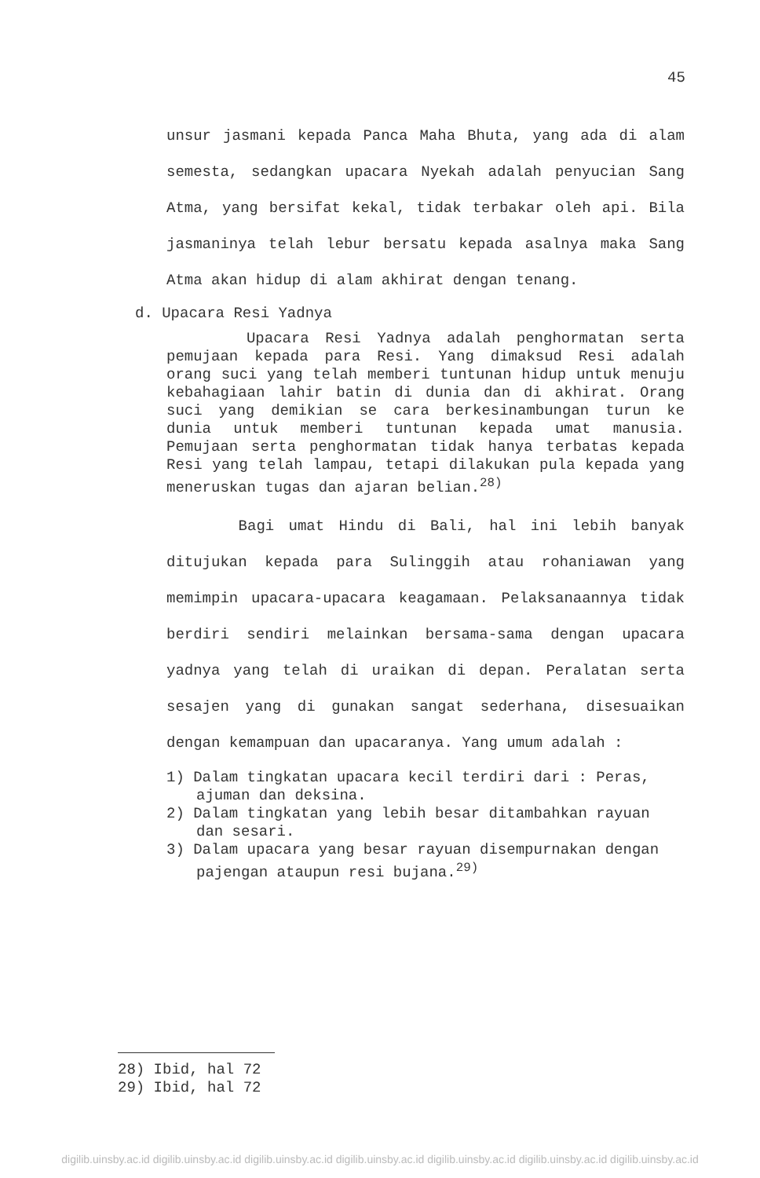45
unsur jasmani kepada Panca Maha Bhuta, yang ada di alam semesta, sedangkan upacara Nyekah adalah penyucian Sang Atma, yang bersifat kekal, tidak terbakar oleh api. Bila jasmaninya telah lebur bersatu kepada asalnya maka Sang Atma akan hidup di alam akhirat dengan tenang.
d. Upacara Resi Yadnya
Upacara Resi Yadnya adalah penghormatan serta pemujaan kepada para Resi. Yang dimaksud Resi adalah orang suci yang telah memberi tuntunan hidup untuk menuju kebahagiaan lahir batin di dunia dan di akhirat. Orang suci yang demikian se cara berkesinambungan turun ke dunia untuk memberi tuntunan kepada umat manusia. Pemujaan serta penghormatan tidak hanya terbatas kepada Resi yang telah lampau, tetapi dilakukan pula kepada yang meneruskan tugas dan ajaran belian.<sup>28)</sup>
Bagi umat Hindu di Bali, hal ini lebih banyak ditujukan kepada para Sulinggih atau rohaniawan yang memimpin upacara-upacara keagamaan. Pelaksanaannya tidak berdiri sendiri melainkan bersama-sama dengan upacara yadnya yang telah di uraikan di depan. Peralatan serta sesajen yang di gunakan sangat sederhana, disesuaikan dengan kemampuan dan upacaranya. Yang umum adalah :
1) Dalam tingkatan upacara kecil terdiri dari : Peras, ajuman dan deksina.
2) Dalam tingkatan yang lebih besar ditambahkan rayuan dan sesari.
3) Dalam upacara yang besar rayuan disempurnakan dengan pajengan ataupun resi bujana.<sup>29)</sup>
28) Ibid, hal 72
29) Ibid, hal 72
digilib.uinsby.ac.id digilib.uinsby.ac.id digilib.uinsby.ac.id digilib.uinsby.ac.id digilib.uinsby.ac.id digilib.uinsby.ac.id digilib.uinsby.ac.id